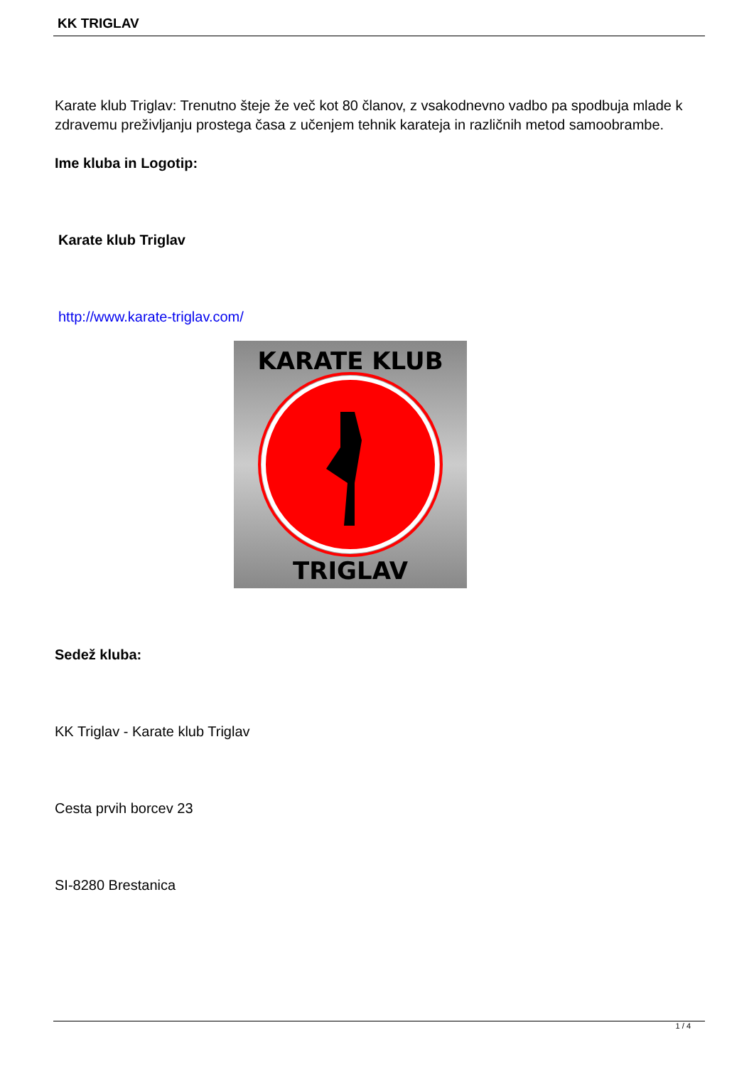KK TRIGLAV
Karate klub Triglav: Trenutno šteje že več kot 80 članov, z vsakodnevno vadbo pa spodbuja mlade k zdravemu preživljanju prostega časa z učenjem tehnik karateja in različnih metod samoobrambe.
Ime kluba in Logotip:
Karate klub Triglav
http://www.karate-triglav.com/
KARATE KLUB
TRIGLAV
Sedež kluba:
KK Triglav - Karate klub Triglav
Cesta prvih borcev 23
SI-8280 Brestanica
1 / 4